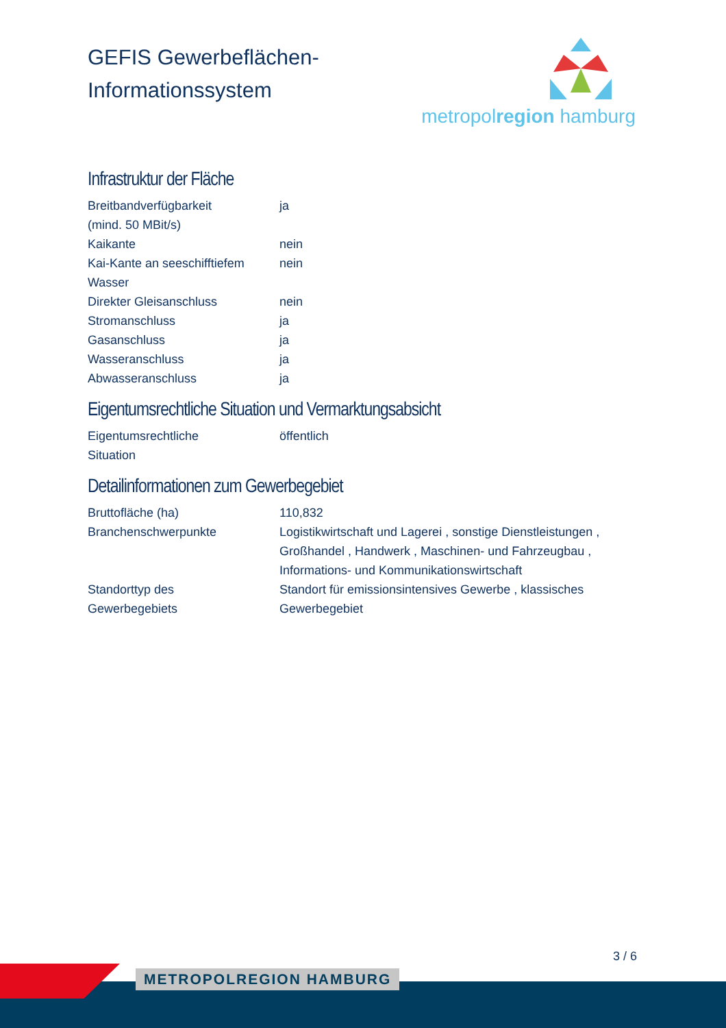GEFIS Gewerbeflächen-
Informationssystem
metropolregion hamburg
Infrastruktur der Fläche
| Breitbandverfügbarkeit (mind. 50 MBit/s) | ja |
| Kaikante | nein |
| Kai-Kante an seeschifftiefem Wasser | nein |
| Direkter Gleisanschluss | nein |
| Stromanschluss | ja |
| Gasanschluss | ja |
| Wasseranschluss | ja |
| Abwasseranschluss | ja |
Eigentumsrechtliche Situation und Vermarktungsabsicht
| Eigentumsrechtliche Situation | öffentlich |
Detailinformationen zum Gewerbegebiet
| Bruttofläche (ha) | 110,832 |
| Branchenschwerpunkte | Logistikwirtschaft und Lagerei , sonstige Dienstleistungen , Großhandel , Handwerk , Maschinen- und Fahrzeugbau , Informations- und Kommunikationswirtschaft |
| Standorttyp des Gewerbegebiets | Standort für emissionsintensives Gewerbe , klassisches Gewerbegebiet |
3 / 6
METROPOLREGION HAMBURG